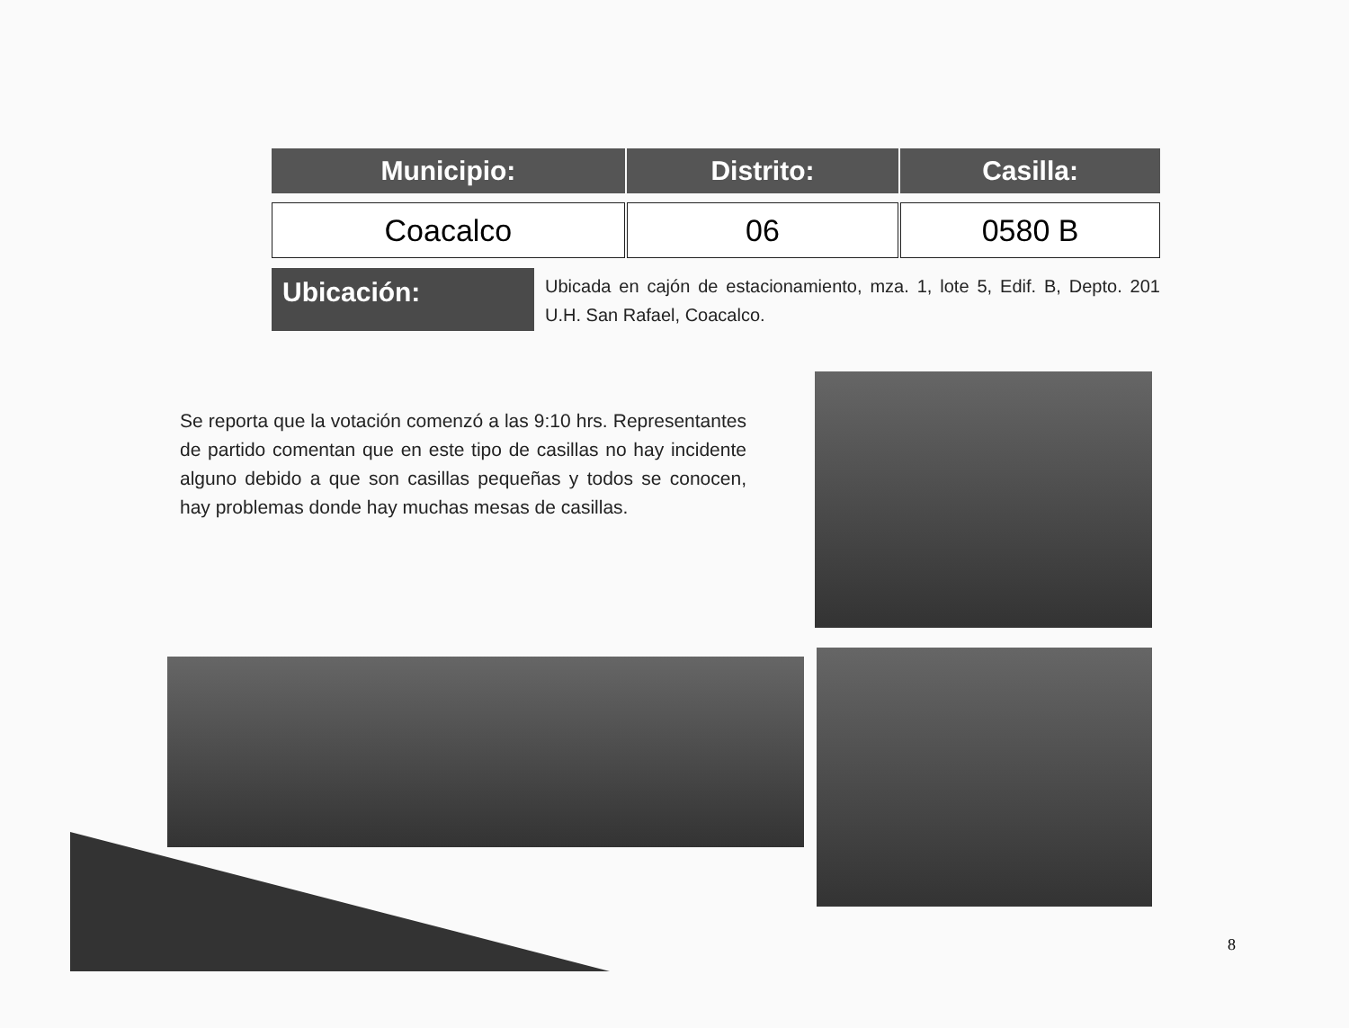| Municipio: | Distrito: | Casilla: |
| --- | --- | --- |
| Coacalco | 06 | 0580 B |
Ubicación:
Ubicada en cajón de estacionamiento, mza. 1, lote 5, Edif. B, Depto. 201 U.H. San Rafael, Coacalco.
Se reporta que la votación comenzó a las 9:10 hrs. Representantes de partido comentan que en este tipo de casillas no hay incidente alguno debido a que son casillas pequeñas y todos se conocen, hay problemas donde hay muchas mesas de casillas.
8